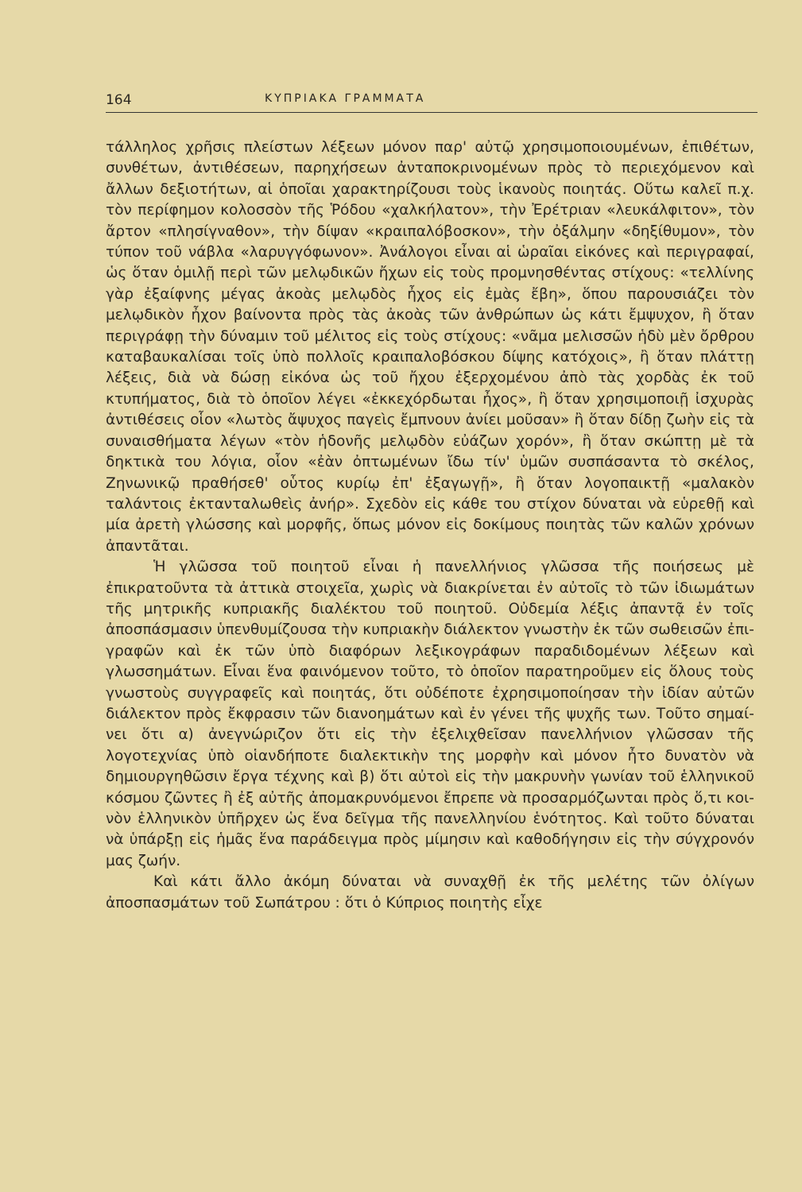164 ΚΥΠΡΙΑΚΑ ΓΡΑΜΜΑΤΑ
τάλληλος χρῆσις πλείστων λέξεων μόνον παρ' αὐτῷ χρησιμοποιουμέ­νων, ἐπιθέτων, συνθέτων, ἀντιθέσεων, παρηχήσεων ἀνταποκρινομένων πρὸς τὸ περιεχόμενον καὶ ἄλλων δεξιοτήτων, αἱ ὁποῖαι χαρακτηρίζουσι τοὺς ἱκανοὺς ποιητάς. Οὕτω καλεῖ π.χ. τὸν περίφημον κολοσσὸν τῆς Ῥόδου «χαλκήλατον», τὴν Ἐρέτριαν «λευκάλφιτον», τὸν ἄρτον «πλη­σίγναθον», τὴν δίψαν «κραιπαλόβοσκον», τὴν ὀξάλμην «δηξίθυμον», τὸν τύπον τοῦ νάβλα «λαρυγγόφωνον». Ἀνάλογοι εἶναι αἱ ὡραῖαι εἰκό­νες καὶ περιγραφαί, ὡς ὅταν ὁμιλῇ περὶ τῶν μελῳδικῶν ἤχων εἰς τοὺς προμνησθέντας στίχους: «τελλίνης γὰρ ἐξαίφνης μέγας ἀκοὰς μελῳδὸς ἦχος εἰς ἐμὰς ἔβη», ὅπου παρουσιάζει τὸν μελῳδικὸν ἦχον βαίνοντα πρὸς τὰς ἀκοὰς τῶν ἀνθρώπων ὡς κάτι ἔμψυχον, ἢ ὅταν περιγράφῃ τὴν δύναμιν τοῦ μέλιτος εἰς τοὺς στίχους: «νᾶμα μελισσῶν ἡδὺ μὲν ὄρθρου καταβαυκαλίσαι τοῖς ὑπὸ πολλοῖς κραιπαλοβόσκου δίψης κατόχοις», ἢ ὅταν πλάττῃ λέξεις, διὰ νὰ δώσῃ εἰκόνα ὡς τοῦ ἤχου ἐξερχομένου ἀπὸ τὰς χορδὰς ἐκ τοῦ κτυπήματος, διὰ τὸ ὁποῖον λέγει «ἐκκεχόρδωται ἦχος», ἢ ὅταν χρησιμοποιῇ ἰσχυ­ρὰς ἀντιθέσεις οἷον «λωτὸς ἄψυχος παγεὶς ἔμπνουν ἀνίει μοῦσαν» ἢ ὅταν δίδῃ ζωὴν εἰς τὰ συναισθήματα λέγων «τὸν ἡδονῆς μελῳδὸν εὐάζων χορόν», ἢ ὅταν σκώπτῃ μὲ τὰ δηκτικὰ του λόγια, οἷον «ἐὰν ὀπτωμένων ἴδω τίν' ὑμῶν συσπάσαντα τὸ σκέλος, Ζηνωνικῷ πραθήσεθ' οὗτος κυρίῳ ἐπ' ἐξαγωγῇ», ἢ ὅταν λογοπαικτῇ «μαλακὸν ταλάντοις ἐκτανταλωθεὶς ἀνήρ». Σχεδὸν εἰς κάθε του στίχον δύναται νὰ εὑρεθῇ καὶ μία ἀρετὴ γλώσσης καὶ μορφῆς, ὅπως μόνον εἰς δοκίμους ποιητὰς τῶν καλῶν χρόνων ἀπαν­τᾶται.
Ἡ γλῶσσα τοῦ ποιητοῦ εἶναι ἡ πανελλήνιος γλῶσσα τῆς ποι­ήσεως μὲ ἐπικρατοῦντα τὰ ἀττικὰ στοιχεῖα, χωρὶς νὰ διακρίνεται ἐν αὐτοῖς τὸ τῶν ἰδιωμάτων τῆς μητρικῆς κυπριακῆς διαλέκτου τοῦ ποιητοῦ. Οὐδεμία λέξις ἀπαντᾷ ἐν τοῖς ἀποσπάσμασιν ὑπενθυ­μίζουσα τὴν κυπριακὴν διάλεκτον γνωστὴν ἐκ τῶν σωθεισῶν ἐπι­γραφῶν καὶ ἐκ τῶν ὑπὸ διαφόρων λεξικογράφων παραδιδομένων λέ­ξεων καὶ γλωσσημάτων. Εἶναι ἕνα φαινόμενον τοῦτο, τὸ ὁποῖον παρατηροῦμεν εἰς ὅλους τοὺς γνωστοὺς συγγραφεῖς καὶ ποιητάς, ὅτι οὐδέποτε ἐχρησιμοποίησαν τὴν ἰδίαν αὐτῶν διάλεκτον πρὸς ἔκφρα­σιν τῶν διανοημάτων καὶ ἐν γένει τῆς ψυχῆς των. Τοῦτο σημαί­νει ὅτι α) ἀνεγνώριζον ὅτι εἰς τὴν ἐξελιχθεῖσαν πανελλήνιον γλῶσ­σαν τῆς λογοτεχνίας ὑπὸ οἱανδήποτε διαλεκτικὴν της μορφὴν καὶ μόνον ἦτο δυνατὸν νὰ δημιουργηθῶσιν ἔργα τέχνης καὶ β) ὅτι αὐ­τοὶ εἰς τὴν μακρυνὴν γωνίαν τοῦ ἑλληνικοῦ κόσμου ζῶντες ἢ ἐξ αὐτῆς ἀπομακρυνόμενοι ἔπρεπε νὰ προσαρμόζωνται πρὸς ὅ,τι κοι­νὸν ἑλληνικὸν ὑπῆρχεν ὡς ἕνα δεῖγμα τῆς πανελληνίου ἑνότητος. Καὶ τοῦτο δύναται νὰ ὑπάρξῃ εἰς ἡμᾶς ἕνα παράδειγμα πρὸς μίμησιν καὶ καθοδήγησιν εἰς τὴν σύγχρονόν μας ζωήν.
Καὶ κάτι ἄλλο ἀκόμη δύναται νὰ συναχθῇ ἐκ τῆς μελέτης τῶν ὀλίγων ἀποσπασμάτων τοῦ Σωπάτρου : ὅτι ὁ Κύπριος ποιητὴς εἶχε